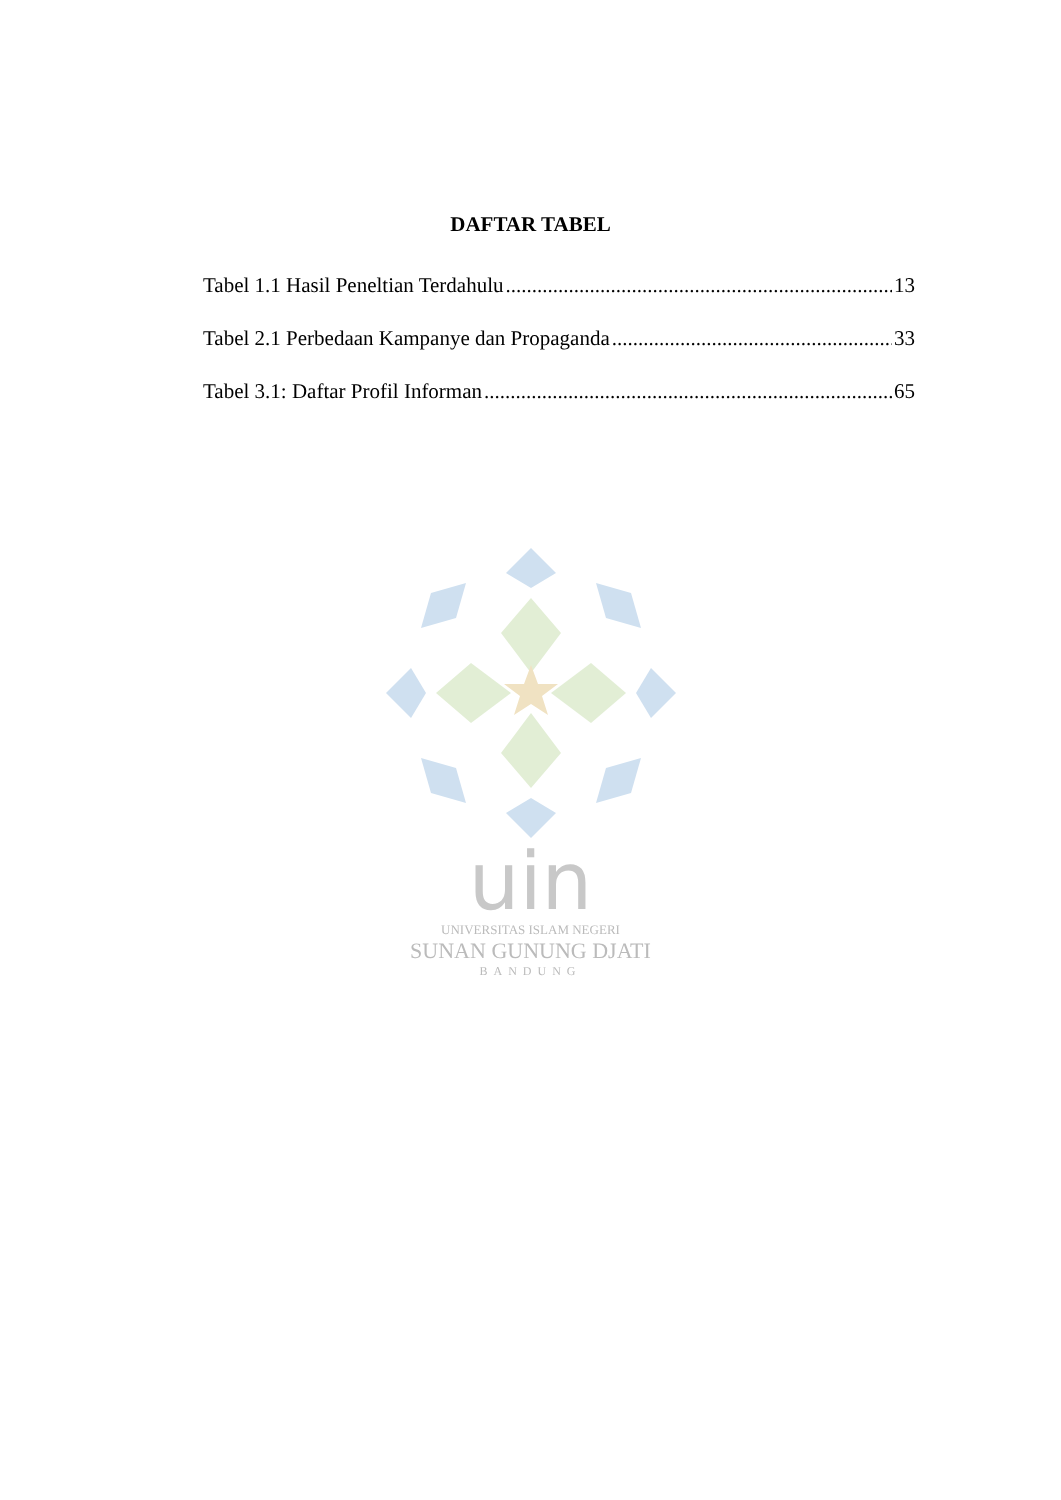DAFTAR TABEL
Tabel 1.1 Hasil Peneltian Terdahulu 13
Tabel 2.1 Perbedaan Kampanye dan Propaganda 33
Tabel 3.1: Daftar Profil Informan 65
uin
UNIVERSITAS ISLAM NEGERI
SUNAN GUNUNG DJATI
BANDUNG